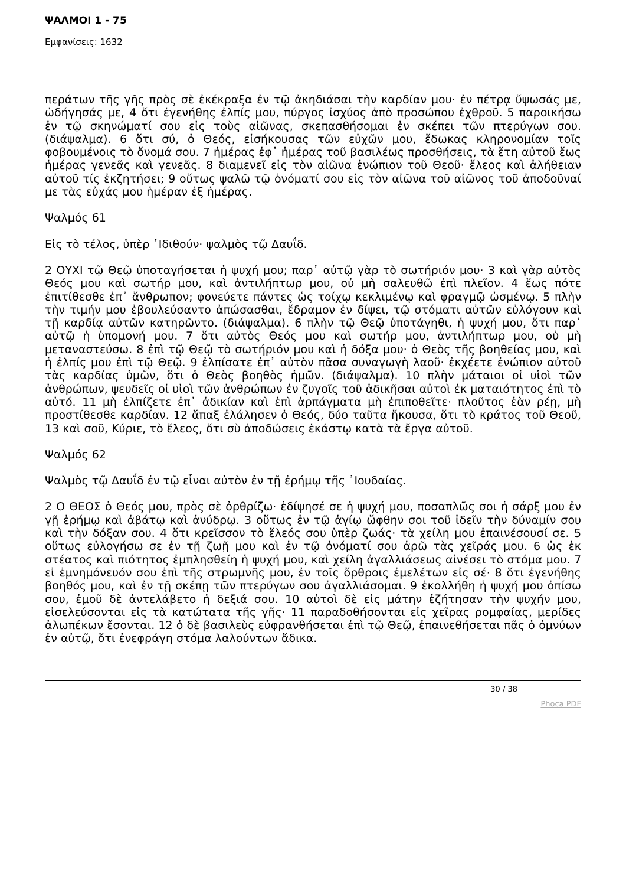ΨΑΛΜΟΙ 1 - 75
Εμφανίσεις: 1632
περάτων τῆς γῆς πρὸς σὲ ἐκέκραξα ἐν τῷ ἀκηδιάσαι τὴν καρδίαν μου· ἐν πέτρᾳ ὕψωσάς με, ὡδήγησάς με, 4 ὅτι ἐγενήθης ἐλπίς μου, πύργος ἰσχύος ἀπὸ προσώπου ἐχθροῦ. 5 παροικήσω ἐν τῷ σκηνώματί σου εἰς τοὺς αἰῶνας, σκεπασθήσομαι ἐν σκέπει τῶν πτερύγων σου. (διάψαλμα). 6 ὅτι σύ, ὁ Θεός, εἰσήκουσας τῶν εὐχῶν μου, ἔδωκας κληρονομίαν τοῖς φοβουμένοις τὸ ὄνομά σου. 7 ἡμέρας ἐφ᾿ ἡμέρας τοῦ βασιλέως προσθήσεις, τὰ ἔτη αὐτοῦ ἕως ἡμέρας γενεᾶς καὶ γενεᾶς. 8 διαμενεῖ εἰς τὸν αἰῶνα ἐνώπιον τοῦ Θεοῦ· ἔλεος καὶ ἀλήθειαν αὐτοῦ τίς ἐκζητήσει; 9 οὕτως ψαλῶ τῷ ὀνόματί σου εἰς τὸν αἰῶνα τοῦ αἰῶνος τοῦ ἀποδοῦναί με τὰς εὐχάς μου ἡμέραν ἐξ ἡμέρας.
Ψαλμός 61
Εἰς τὸ τέλος, ὑπὲρ ᾿Ιδιθούν· ψαλμὸς τῷ Δαυΐδ.
2 ΟΥΧΙ τῷ Θεῷ ὑποταγήσεται ἡ ψυχή μου; παρ᾿ αὐτῷ γὰρ τὸ σωτήριόν μου· 3 καὶ γὰρ αὐτὸς Θεός μου καὶ σωτήρ μου, καὶ ἀντιλήπτωρ μου, οὐ μὴ σαλευθῶ ἐπὶ πλεῖον. 4 ἕως πότε ἐπιτίθεσθε ἐπ᾿ ἄνθρωπον; φονεύετε πάντες ὡς τοίχῳ κεκλιμένῳ καὶ φραγμῷ ὠσμένῳ. 5 πλὴν τὴν τιμήν μου ἐβουλεύσαντο ἀπώσασθαι, ἔδραμον ἐν δίψει, τῷ στόματι αὐτῶν εὐλόγουν καὶ τῇ καρδίᾳ αὐτῶν κατηρῶντο. (διάψαλμα). 6 πλὴν τῷ Θεῷ ὑποτάγηθι, ἡ ψυχή μου, ὅτι παρ᾿ αὐτῷ ἡ ὑπομονή μου. 7 ὅτι αὐτὸς Θεός μου καὶ σωτήρ μου, ἀντιλήπτωρ μου, οὐ μὴ μεταναστεύσω. 8 ἐπὶ τῷ Θεῷ τὸ σωτήριόν μου καὶ ἡ δόξα μου· ὁ Θεὸς τῆς βοηθείας μου, καὶ ἡ ἐλπίς μου ἐπὶ τῷ Θεῷ. 9 ἐλπίσατε ἐπ᾿ αὐτὸν πᾶσα συναγωγὴ λαοῦ· ἐκχέετε ἐνώπιον αὐτοῦ τὰς καρδίας ὑμῶν, ὅτι ὁ Θεὸς βοηθὸς ἡμῶν. (διάψαλμα). 10 πλὴν μάταιοι οἱ υἱοὶ τῶν ἀνθρώπων, ψευδεῖς οἱ υἱοὶ τῶν ἀνθρώπων ἐν ζυγοῖς τοῦ ἀδικῆσαι αὐτοὶ ἐκ ματαιότητος ἐπὶ τὸ αὐτό. 11 μὴ ἐλπίζετε ἐπ᾿ ἀδικίαν καὶ ἐπὶ ἁρπάγματα μὴ ἐπιποθεῖτε· πλοῦτος ἐὰν ρέῃ, μὴ προστίθεσθε καρδίαν. 12 ἅπαξ ἐλάλησεν ὁ Θεός, δύο ταῦτα ἤκουσα, ὅτι τὸ κράτος τοῦ Θεοῦ, 13 καὶ σοῦ, Κύριε, τὸ ἔλεος, ὅτι σὺ ἀποδώσεις ἑκάστῳ κατὰ τὰ ἔργα αὐτοῦ.
Ψαλμός 62
Ψαλμὸς τῷ Δαυΐδ ἐν τῷ εἶναι αὐτὸν ἐν τῇ ἐρήμῳ τῆς ᾿Ιουδαίας.
2 Ο ΘΕΟΣ ὁ Θεός μου, πρὸς σὲ ὀρθρίζω· ἐδίψησέ σε ἡ ψυχή μου, ποσαπλῶς σοι ἡ σάρξ μου ἐν γῇ ἐρήμῳ καὶ ἀβάτῳ καὶ ἀνύδρῳ. 3 οὕτως ἐν τῷ ἁγίῳ ὤφθην σοι τοῦ ἰδεῖν τὴν δύναμίν σου καὶ τὴν δόξαν σου. 4 ὅτι κρεῖσσον τὸ ἔλεός σου ὑπὲρ ζωάς· τὰ χείλη μου ἐπαινέσουσί σε. 5 οὕτως εὐλογήσω σε ἐν τῇ ζωῇ μου καὶ ἐν τῷ ὀνόματί σου ἀρῶ τὰς χεῖράς μου. 6 ὡς ἐκ στέατος καὶ πιότητος ἐμπλησθείη ἡ ψυχή μου, καὶ χείλη ἀγαλλιάσεως αἰνέσει τὸ στόμα μου. 7 εἰ ἐμνημόνευόν σου ἐπὶ τῆς στρωμνῆς μου, ἐν τοῖς ὄρθροις ἐμελέτων εἰς σέ· 8 ὅτι ἐγενήθης βοηθός μου, καὶ ἐν τῇ σκέπῃ τῶν πτερύγων σου ἀγαλλιάσομαι. 9 ἐκολλήθη ἡ ψυχή μου ὀπίσω σου, ἐμοῦ δὲ ἀντελάβετο ἡ δεξιά σου. 10 αὐτοὶ δὲ εἰς μάτην ἐζήτησαν τὴν ψυχήν μου, εἰσελεύσονται εἰς τὰ κατώτατα τῆς γῆς· 11 παραδοθήσονται εἰς χεῖρας ρομφαίας, μερίδες ἀλωπέκων ἔσονται. 12 ὁ δὲ βασιλεὺς εὐφρανθήσεται ἐπὶ τῷ Θεῷ, ἐπαινεθήσεται πᾶς ὁ ὀμνύων ἐν αὐτῷ, ὅτι ἐνεφράγη στόμα λαλούντων ἄδικα.
30 / 38
Phoca PDF